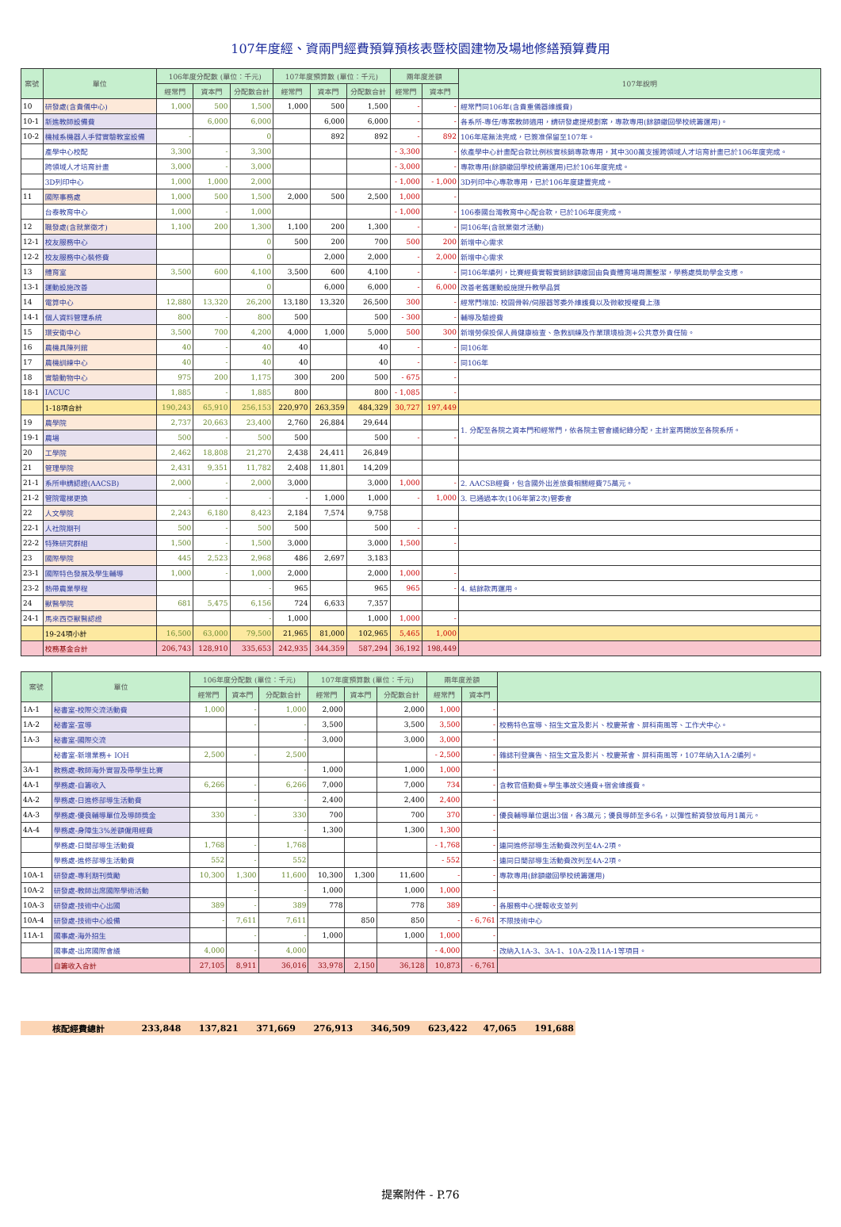107年度經、資兩門經費預算預核表暨校園建物及場地修繕預算費用
| 案號 | 單位 | 106年度分配數 (單位：千元) | | | 107年度預算數 (單位：千元) | | | 兩年度差額 | | 107年說明 |
| --- | --- | --- | --- | --- | --- | --- | --- | --- | --- | --- |
| | | 經常門 | 資本門 | 分配數合計 | 經常門 | 資本門 | 分配數合計 | 經常門 | 資本門 | |
| 10 | 研發處(含貴儀中心) | 1,000 | 500 | 1,500 | 1,000 | 500 | 1,500 | - | - | 經常門同106年(含貴重儀器維護費) |
| 10-1 | 新進教師設備費 | | 6,000 | 6,000 | | 6,000 | 6,000 | - | - | 各系所-專任/專案教師適用，請研發處提規劃案，專款專用(餘額繳回學校統籌運用)。 |
| 10-2 | 機械系機器人手臂實驗教室設備 | - | | 0 | | 892 | 892 | - | 892 | 106年底無法完成，已簽准保留至107年。 |
| | 產學中心校配 | 3,300 | - | 3,300 | | | | - 3,300 | - | 依產學中心計畫配合款比例核實核銷專款專用，其中300萬支援跨領域人才培育計畫已於106年度完成。 |
| | 跨領域人才培育計畫 | 3,000 | - | 3,000 | | | | - 3,000 | - | 專款專用(餘額繳回學校統籌運用)已於106年度完成。 |
| | 3D列印中心 | 1,000 | 1,000 | 2,000 | | | | - 1,000 | - 1,000 | 3D列印中心專款專用，已於106年度建置完成。 |
| 11 | 國際事務處 | 1,000 | 500 | 1,500 | 2,000 | 500 | 2,500 | 1,000 | - | |
| | 台泰教育中心 | 1,000 | - | 1,000 | | | | - 1,000 | - | 106泰國台灣教育中心配合款，已於106年度完成。 |
| 12 | 職發處(含就業徵才) | 1,100 | 200 | 1,300 | 1,100 | 200 | 1,300 | - | - | 同106年(含就業徵才活動) |
| 12-1 | 校友服務中心 | | | 0 | 500 | 200 | 700 | 500 | 200 | 新增中心需求 |
| 12-2 | 校友服務中心裝修費 | | | 0 | | 2,000 | 2,000 | - | 2,000 | 新增中心需求 |
| 13 | 體育室 | 3,500 | 600 | 4,100 | 3,500 | 600 | 4,100 | - | - | 同106年編列，比賽經費實報實銷餘額繳回由負責體育場周圍整潔，學務處獎助學金支應。 |
| 13-1 | 運動設施改善 | | | 0 | | 6,000 | 6,000 | - | 6,000 | 改善老舊運動設施提升教學品質 |
| 14 | 電算中心 | 12,880 | 13,320 | 26,200 | 13,180 | 13,320 | 26,500 | 300 | - | 經常門增加: 校園骨幹/伺服器等委外維護費以及微軟授權費上漲 |
| 14-1 | 個人資料管理系統 | 800 | - | 800 | 500 | | 500 | - 300 | - | 輔導及驗證費 |
| 15 | 環安衛中心 | 3,500 | 700 | 4,200 | 4,000 | 1,000 | 5,000 | 500 | 300 | 新增勞保投保人員健康檢查、急救訓練及作業環境檢測+公共意外責任險。 |
| 16 | 農機具陳列館 | 40 | - | 40 | 40 | | 40 | - | - | 同106年 |
| 17 | 農機訓練中心 | 40 | - | 40 | 40 | | 40 | - | - | 同106年 |
| 18 | 實驗動物中心 | 975 | 200 | 1,175 | 300 | 200 | 500 | - 675 | - | |
| 18-1 | IACUC | 1,885 | - | 1,885 | 800 | | 800 | - 1,085 | - | |
| | 1-18項合計 | 190,243 | 65,910 | 256,153 | 220,970 | 263,359 | 484,329 | 30,727 | 197,449 | |
| 19 | 農學院 | 2,737 | 20,663 | 23,400 | 2,760 | 26,884 | 29,644 | | | 1. 分配至各院之資本門和經常門，依各院主管會議紀錄分配，主計室再開放至各院系所。 |
| 19-1 | 農場 | 500 | - | 500 | 500 | | 500 | - | - | |
| 20 | 工學院 | 2,462 | 18,808 | 21,270 | 2,438 | 24,411 | 26,849 | | | |
| 21 | 管理學院 | 2,431 | 9,351 | 11,782 | 2,408 | 11,801 | 14,209 | | | |
| 21-1 | 系所申請認證(AACSB) | 2,000 | - | 2,000 | 3,000 | | 3,000 | 1,000 | - | 2. AACSB經費，包含國外出差旅費相關經費75萬元。 |
| 21-2 | 管院電梯更換 | - | - | - | - | 1,000 | 1,000 | - | 1,000 | 3. 已通過本次(106年第2次)管委會 |
| 22 | 人文學院 | 2,243 | 6,180 | 8,423 | 2,184 | 7,574 | 9,758 | | | |
| 22-1 | 人社院期刊 | 500 | - | 500 | 500 | | 500 | - | - | |
| 22-2 | 特殊研究群組 | 1,500 | - | 1,500 | 3,000 | | 3,000 | 1,500 | - | |
| 23 | 國際學院 | 445 | 2,523 | 2,968 | 486 | 2,697 | 3,183 | | | |
| 23-1 | 國際特色發展及學生輔導 | 1,000 | - | 1,000 | 2,000 | | 2,000 | 1,000 | - | |
| 23-2 | 熱帶農業學程 | | | - | 965 | | 965 | 965 | - | 4. 結餘款再運用。 |
| 24 | 獸醫學院 | 681 | 5,475 | 6,156 | 724 | 6,633 | 7,357 | | | |
| 24-1 | 馬來西亞獸醫認證 | | | - | 1,000 | | 1,000 | 1,000 | - | |
| | 19-24項小計 | 16,500 | 63,000 | 79,500 | 21,965 | 81,000 | 102,965 | 5,465 | 1,000 | |
| | 校務基金合計 | 206,743 | 128,910 | 335,653 | 242,935 | 344,359 | 587,294 | 36,192 | 198,449 | |
| 案號 | 單位 | 106年度分配數 (單位：千元) | | | 107年度預算數 (單位：千元) | | | 兩年度差額 | | |
| --- | --- | --- | --- | --- | --- | --- | --- | --- | --- | --- |
| | | 經常門 | 資本門 | 分配數合計 | 經常門 | 資本門 | 分配數合計 | 經常門 | 資本門 | |
| 1A-1 | 秘書室-校際交流活動費 | 1,000 | - | 1,000 | 2,000 | | 2,000 | 1,000 | - | |
| 1A-2 | 秘書室-宣導 | | - | - | 3,500 | | 3,500 | 3,500 | - | 校務特色宣導、招生文宣及影片、校慶茶會、屏科南風等、工作犬中心。 |
| 1A-3 | 秘書室-國際交流 | | | - | 3,000 | | 3,000 | 3,000 | - | |
| | 秘書室-新增業務+ IOH | 2,500 | - | 2,500 | | | | - 2,500 | - | 雜誌刊登廣告、招生文宣及影片、校慶茶會、屏科南風等，107年納入1A-2編列。 |
| 3A-1 | 教務處-教師海外實習及帶學生比賽 | | | - | 1,000 | | 1,000 | 1,000 | - | |
| 4A-1 | 學務處-自籌收入 | 6,266 | - | 6,266 | 7,000 | | 7,000 | 734 | - | 含教官值勤費+學生事故交通費+宿舍維護費。 |
| 4A-2 | 學務處-日進修部導生活動費 | | - | - | 2,400 | | 2,400 | 2,400 | - | |
| 4A-3 | 學務處-優良輔導單位及導師獎金 | 330 | - | 330 | 700 | | 700 | 370 | - | 優良輔導單位選出3個，各3萬元；優良導師至多6名，以彈性薪資發放每月1萬元。 |
| 4A-4 | 學務處-身障生3%差額僱用經費 | | | - | 1,300 | | 1,300 | 1,300 | - | |
| | 學務處-日間部導生活動費 | 1,768 | - | 1,768 | | | | - 1,768 | - | 連同進修部導生活動費改列至4A-2項。 |
| | 學務處-進修部導生活動費 | 552 | - | 552 | | | | - 552 | - | 連同日間部導生活動費改列至4A-2項。 |
| 10A-1 | 研發處-專利期刊獎勵 | 10,300 | 1,300 | 11,600 | 10,300 | 1,300 | 11,600 | - | - | 專款專用(餘額繳回學校統籌運用) |
| 10A-2 | 研發處-教師出席國際學術活動 | | - | - | 1,000 | | 1,000 | 1,000 | - | |
| 10A-3 | 研發處-技術中心出國 | 389 | - | 389 | 778 | | 778 | 389 | - | 各服務中心提報收支並列 |
| 10A-4 | 研發處-技術中心設備 | - | 7,611 | 7,611 | | 850 | 850 | - | - 6,761 | 不限技術中心 |
| 11A-1 | 國事處-海外招生 | | - | - | 1,000 | | 1,000 | 1,000 | - | |
| | 國事處-出席國際會議 | 4,000 | - | 4,000 | | | | - 4,000 | - | 改納入1A-3、3A-1、10A-2及11A-1等項目。 |
| | 自籌收入合計 | 27,105 | 8,911 | 36,016 | 33,978 | 2,150 | 36,128 | 10,873 | - 6,761 | |
| | 核配經費總計 | 233,848 | 137,821 | 371,669 | 276,913 | 346,509 | 623,422 | 47,065 | 191,688 |
提案附件 - P.76